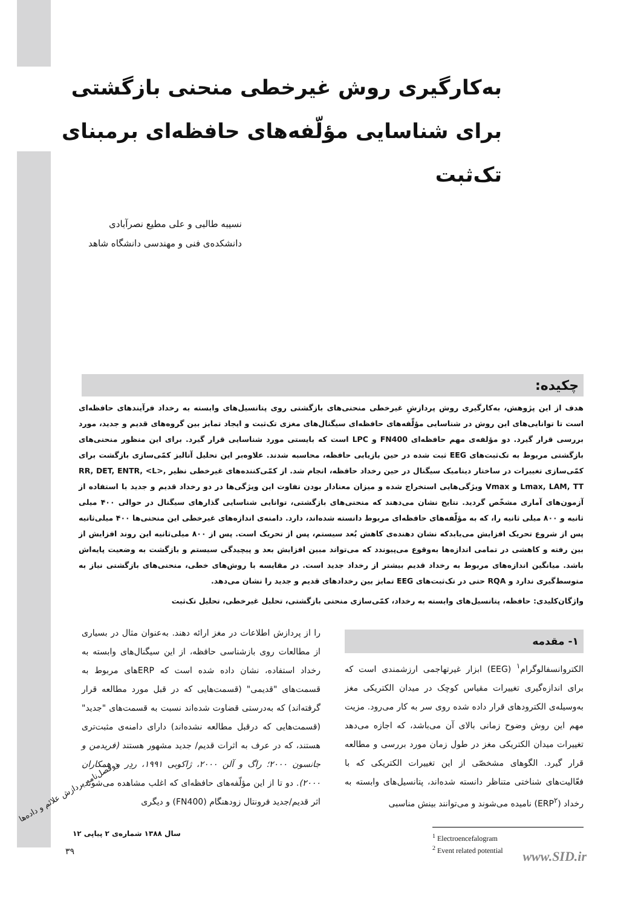به‌کارگیری روش غیرخطی منحنی بازگشتی برای شناسایی مؤلّفه‌های حافظه‌ای برمبنای تک‌ثبت
نسیبه طالبی و علی مطیع نصرآبادی
دانشکده‌ی فنی و مهندسی دانشگاه شاهد
چکیده:
هدف از این پژوهش، به‌کارگیری روش پردازشِ غیرخطی منحنی‌های بازگشتی روی پتانسیل‌های وابسته به رخداد فرآیندهای حافظه‌ای است تا توانایی‌های این روش در شناسایی مؤلّفه‌های حافظه‌ای سیگنال‌های مغزی تک‌ثبت و ایجاد تمایز بین گروه‌های قدیم و جدید، مورد بررسی قرار گیرد. دو مؤلفه‌ی مهم حافظه‌ای FN400 و LPC است که بایستی مورد شناسایی قرار گیرد. برای این منظور منحنی‌های بازگشتی مربوط به تک‌ثبت‌های EEG ثبت شده در حین بازیابی حافظه، محاسبه شدند. علاوه‌بر این تحلیل آنالیز کمّی‌سازی بازگشت برای کمّی‌سازی تغییرات در ساختار دینامیک سیگنال در حین رخداد حافظه، انجام شد. از کمّی‌کننده‌های غیرخطی نظیر RR, DET, ENTR, <L>, Lmax, LAM, TT و Vmax ویژگی‌هایی استخراج شده و میزان معنادار بودن تفاوت این ویژگی‌ها در دو رخداد قدیم و جدید با استفاده از آزمون‌های آماری مشخّص گردید. نتایج نشان می‌دهند که منحنی‌های بازگشتی، توانایی شناسایی گذارهای سیگنال در حوالی ۴۰۰ میلی ثانیه و ۸۰۰ میلی ثانیه را، که به مؤلّفه‌های حافظه‌ای مربوط دانسته شده‌اند، دارد. دامنه‌ی اندازه‌های غیرخطی این منحنی‌ها ۴۰۰ میلی‌ثانیه پس از شروع تحریک افزایش می‌یابدکه نشان دهنده‌ی کاهش بُعد سیستم، پس از تحریک است. پس از ۸۰۰ میلی‌ثانیه این روند افزایش از بین رفته و کاهشی در تمامی اندازه‌ها به‌وقوع می‌پیوندد که می‌تواند مبین افزایش بعد و پیچیدگی سیستم و بازگشت به وضعیت پایه‌اش باشد. میانگین اندازه‌های مربوط به رخداد قدیم بیشتر از رخداد جدید است. در مقایسه با روش‌های خطی، منحنی‌های بازگشتی نیاز به متوسط‌گیری ندارد و RQA حتی در تک‌ثبت‌های EEG تمایز بین رخدادهای قدیم و جدید را نشان می‌دهد.
واژگان‌کلیدی: حافظه، پتانسیل‌های وابسته به رخداد، کمّی‌سازی منحنی بازگشتی، تحلیل غیرخطی، تحلیل تک‌ثبت
۱- مقدمه
الکتروانسفالوگرام<sup>۱</sup> (EEG) ابزار غیرتهاجمی ارزشمندی است که برای اندازه‌گیری تغییرات مقیاس کوچک در میدان الکتریکی مغز به‌وسیله‌ی الکترودهای قرار داده شده روی سر به کار می‌رود. مزیت مهم این روش وضوح زمانی بالای آن می‌باشد، که اجازه می‌دهد تغییرات میدان الکتریکی مغز در طول زمان مورد بررسی و مطالعه قرار گیرد. الگوهای مشخصّی از این تغییرات الکتریکی که با فعّالیت‌های شناختی متناظر دانسته شده‌اند، پتانسیل‌های وابسته به رخداد (ERP<sup>۲</sup>) نامیده می‌شوند و می‌توانند بینش مناسبی
<sup>1</sup> Electroencefalogram
<sup>2</sup> Event related potential
را از پردازش اطلاعات در مغز ارائه دهند. به‌عنوان مثال در بسیاری از مطالعات روی بازشناسی حافظه، از این سیگنال‌های وابسته به رخداد استفاده، نشان داده شده است که ERPهای مربوط به قسمت‌های "قدیمی" (قسمت‌هایی که در قبل مورد مطالعه قرار گرفته‌اند) که به‌درستی قضاوت شده‌اند نسبت به قسمت‌های "جدید" (قسمت‌هایی که درقبل مطالعه نشده‌اند) دارای دامنه‌ی مثبت‌تری هستند، که در عرف به اثرات قدیم/ جدید مشهور هستند (فریدمن و جانسون ۲۰۰۰؛ راگ و آلن ۲۰۰۰، ژاکوبی ۱۹۹۱، ردِر و همکاران ۲۰۰۰). دو تا از این مؤلّفه‌های حافظه‌ای که اغلب مشاهده می‌شوند، اثر قدیم/جدید فرونتال زودهنگام (FN400) و دیگری
دوفصل‌نامه پردازش علائم و داده‌ها
سال ۱۳۸۸ شماره‌ی ۲ پیاپی ۱۲
۳۹ www.SID.ir